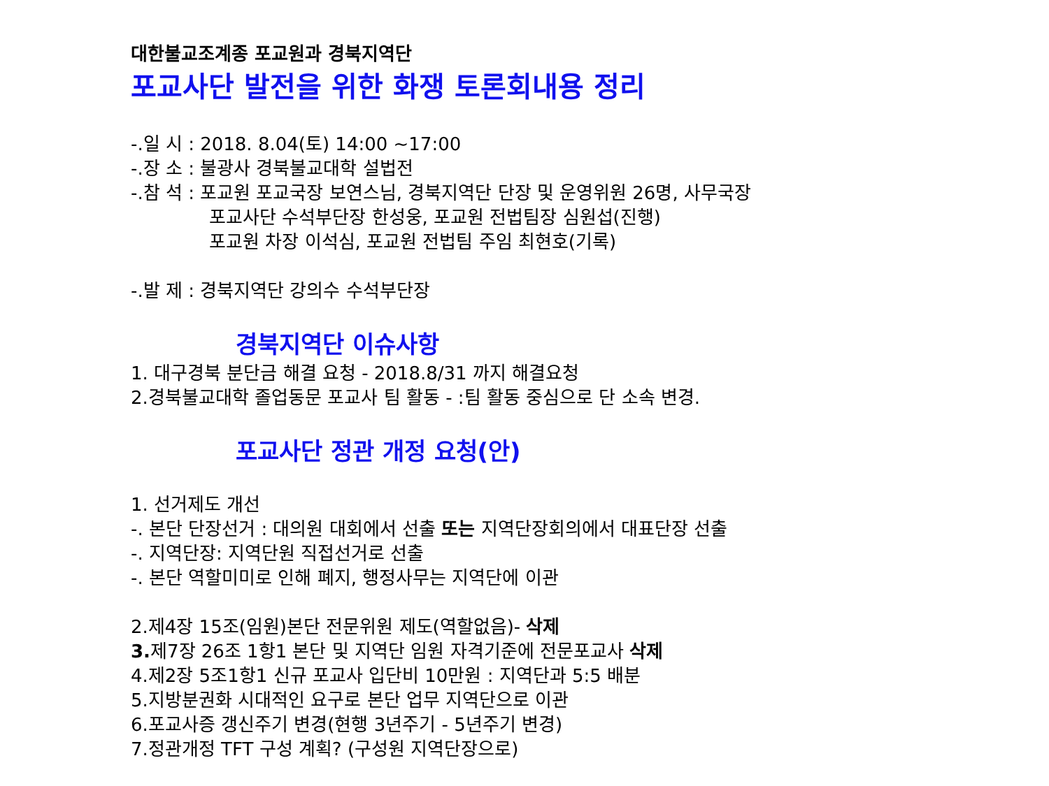대한불교조계종 포교원과 경북지역단
포교사단 발전을 위한 화쟁 토론회내용 정리
-.일 시 : 2018. 8.04(토) 14:00 ~17:00
-.장 소 : 불광사 경북불교대학 설법전
-.참 석 : 포교원 포교국장 보연스님, 경북지역단 단장 및 운영위원 26명, 사무국장
포교사단 수석부단장 한성웅, 포교원 전법팀장 심원섭(진행)
포교원 차장 이석심, 포교원 전법팀 주임 최현호(기록)
-.발 제 : 경북지역단 강의수 수석부단장
경북지역단 이슈사항
1. 대구경북 분단금 해결 요청 - 2018.8/31 까지 해결요청
2.경북불교대학 졸업동문 포교사 팀 활동 - :팀 활동 중심으로 단 소속 변경.
포교사단 정관 개정 요청(안)
1. 선거제도 개선
-. 본단 단장선거 : 대의원 대회에서 선출 또는 지역단장회의에서 대표단장 선출
-. 지역단장: 지역단원 직접선거로 선출
-. 본단 역할미미로 인해 폐지, 행정사무는 지역단에 이관
2.제4장 15조(임원)본단 전문위원 제도(역할없음)- 삭제
3. 제7장 26조 1항1 본단 및 지역단 임원 자격기준에 전문포교사 삭제
4.제2장 5조1항1 신규 포교사 입단비 10만원 : 지역단과 5:5 배분
5.지방분권화 시대적인 요구로 본단 업무 지역단으로 이관
6.포교사증 갱신주기 변경(현행 3년주기 - 5년주기 변경)
7.정관개정 TFT 구성 계획? (구성원 지역단장으로)